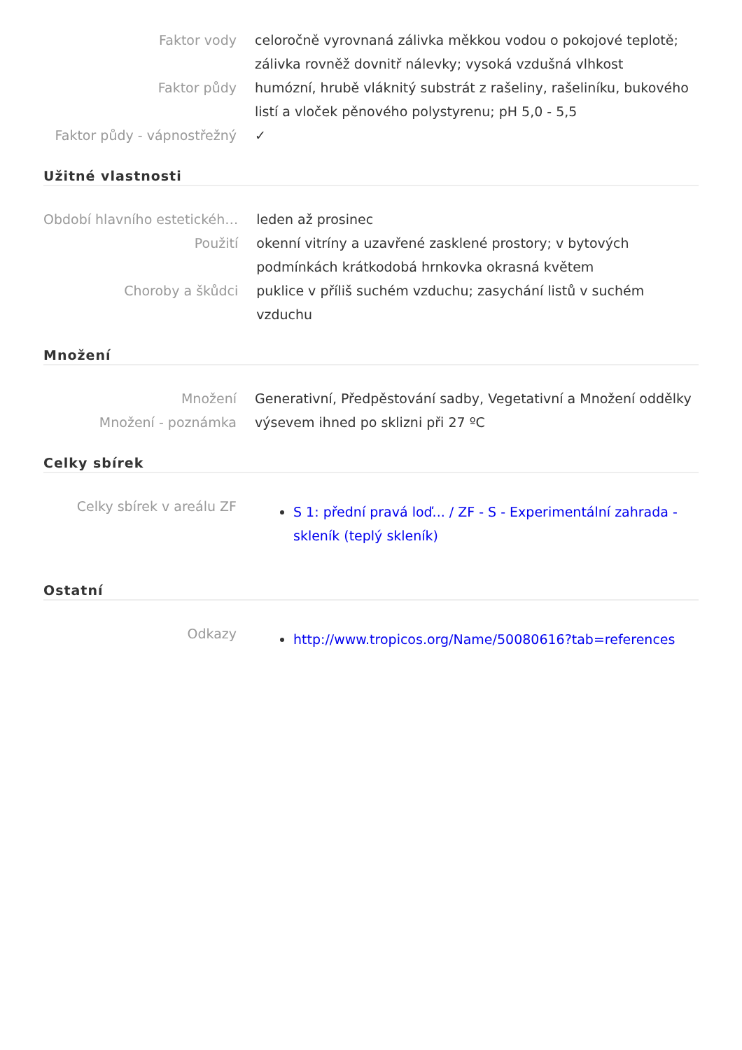| Faktor vody | celoročně vyrovnaná zálivka měkkou vodou o pokojové teplotě; zálivka rovněž dovnitř nálevky; vysoká vzdušná vlhkost |
| Faktor půdy | humózní, hrubě vláknitý substrát z rašeliny, rašeliníku, bukového listí a vloček pěnového polystyrenu; pH 5,0 - 5,5 |
| Faktor půdy - vápnostřežný | ✓ |
Užitné vlastnosti
| Období hlavního estetickéh… | leden až prosinec |
| Použití | okenní vitríny a uzavřené zasklené prostory; v bytových podmínkách krátkodobá hrnkovka okrasná květem |
| Choroby a škůdci | puklice v příliš suchém vzduchu; zasychání listů v suchém vzduchu |
Množení
| Množení | Generativní, Předpěstování sadby, Vegetativní a Množení oddělky |
| Množení - poznámka | výsevem ihned po sklizni při 27 ºC |
Celky sbírek
| Celky sbírek v areálu ZF | S 1: přední pravá loď... / ZF - S - Experimentální zahrada - skleník (teplý skleník) |
Ostatní
| Odkazy | http://www.tropicos.org/Name/50080616?tab=references |